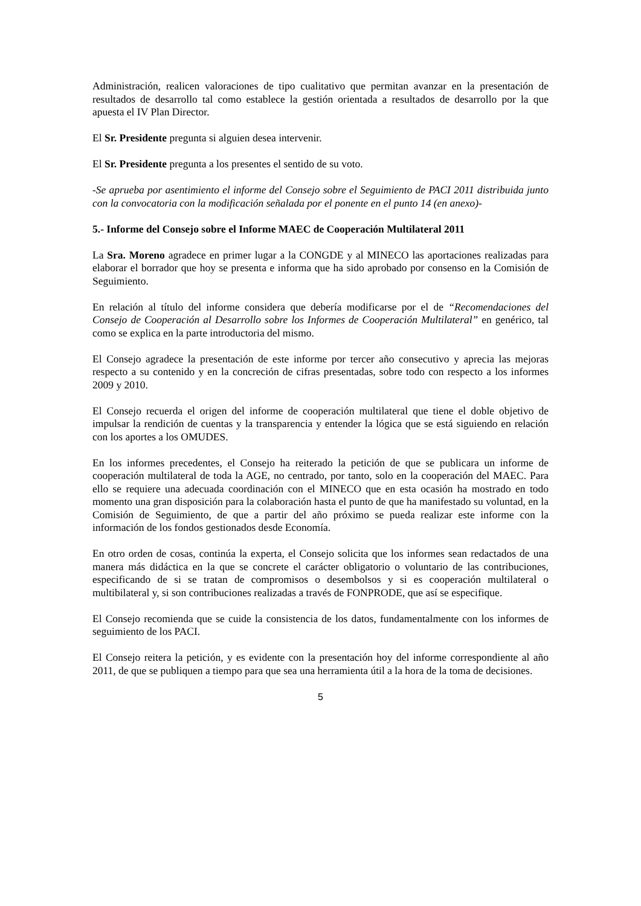Administración, realicen valoraciones de tipo cualitativo que permitan avanzar en la presentación de resultados de desarrollo tal como establece la gestión orientada a resultados de desarrollo por la que apuesta el IV Plan Director.
El Sr. Presidente pregunta si alguien desea intervenir.
El Sr. Presidente pregunta a los presentes el sentido de su voto.
-Se aprueba por asentimiento el informe del Consejo sobre el Seguimiento de PACI 2011 distribuida junto con la convocatoria con la modificación señalada por el ponente en el punto 14 (en anexo)-
5.- Informe del Consejo sobre el Informe MAEC de Cooperación Multilateral 2011
La Sra. Moreno agradece en primer lugar a la CONGDE y al MINECO las aportaciones realizadas para elaborar el borrador que hoy se presenta e informa que ha sido aprobado por consenso en la Comisión de Seguimiento.
En relación al título del informe considera que debería modificarse por el de “Recomendaciones del Consejo de Cooperación al Desarrollo sobre los Informes de Cooperación Multilateral” en genérico, tal como se explica en la parte introductoria del mismo.
El Consejo agradece la presentación de este informe por tercer año consecutivo y aprecia las mejoras respecto a su contenido y en la concreción de cifras presentadas, sobre todo con respecto a los informes 2009 y 2010.
El Consejo recuerda el origen del informe de cooperación multilateral que tiene el doble objetivo de impulsar la rendición de cuentas y la transparencia y entender la lógica que se está siguiendo en relación con los aportes a los OMUDES.
En los informes precedentes, el Consejo ha reiterado la petición de que se publicara un informe de cooperación multilateral de toda la AGE, no centrado, por tanto, solo en la cooperación del MAEC. Para ello se requiere una adecuada coordinación con el MINECO que en esta ocasión ha mostrado en todo momento una gran disposición para la colaboración hasta el punto de que ha manifestado su voluntad, en la Comisión de Seguimiento, de que a partir del año próximo se pueda realizar este informe con la información de los fondos gestionados desde Economía.
En otro orden de cosas, continúa la experta, el Consejo solicita que los informes sean redactados de una manera más didáctica en la que se concrete el carácter obligatorio o voluntario de las contribuciones, especificando de si se tratan de compromisos o desembolsos y si es cooperación multilateral o multibilateral y, si son contribuciones realizadas a través de FONPRODE, que así se especifique.
El Consejo recomienda que se cuide la consistencia de los datos, fundamentalmente con los informes de seguimiento de los PACI.
El Consejo reitera la petición, y es evidente con la presentación hoy del informe correspondiente al año 2011, de que se publiquen a tiempo para que sea una herramienta útil a la hora de la toma de decisiones.
5